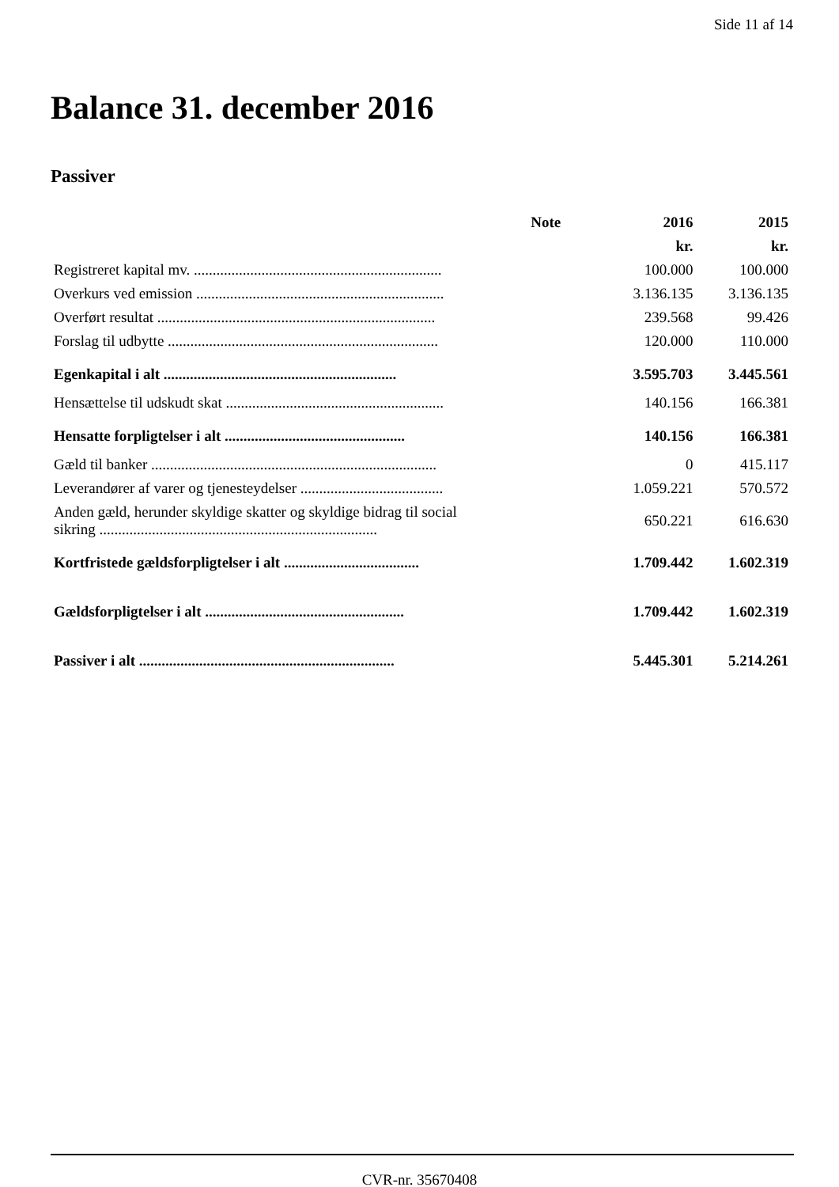Side 11 af 14
Balance 31. december 2016
Passiver
| | Note | 2016 | 2015 |
| --- | --- | --- | --- |
| | | kr. | kr. |
| Registreret kapital mv. .................................................................. | | 100.000 | 100.000 |
| Overkurs ved emission .................................................................. | | 3.136.135 | 3.136.135 |
| Overført resultat .......................................................................... | | 239.568 | 99.426 |
| Forslag til udbytte ........................................................................ | | 120.000 | 110.000 |
| Egenkapital i alt .............................................................. | | 3.595.703 | 3.445.561 |
| Hensættelse til udskudt skat .......................................................... | | 140.156 | 166.381 |
| Hensatte forpligtelser i alt ................................................ | | 140.156 | 166.381 |
| Gæld til banker ............................................................................ | | 0 | 415.117 |
| Leverandører af varer og tjenesteydelser ...................................... | | 1.059.221 | 570.572 |
| Anden gæld, herunder skyldige skatter og skyldige bidrag til social sikring .......................................................................... | | 650.221 | 616.630 |
| Kortfristede gældsforpligtelser i alt .................................... | | 1.709.442 | 1.602.319 |
| Gældsforpligtelser i alt ..................................................... | | 1.709.442 | 1.602.319 |
| Passiver i alt .................................................................... | | 5.445.301 | 5.214.261 |
CVR-nr. 35670408